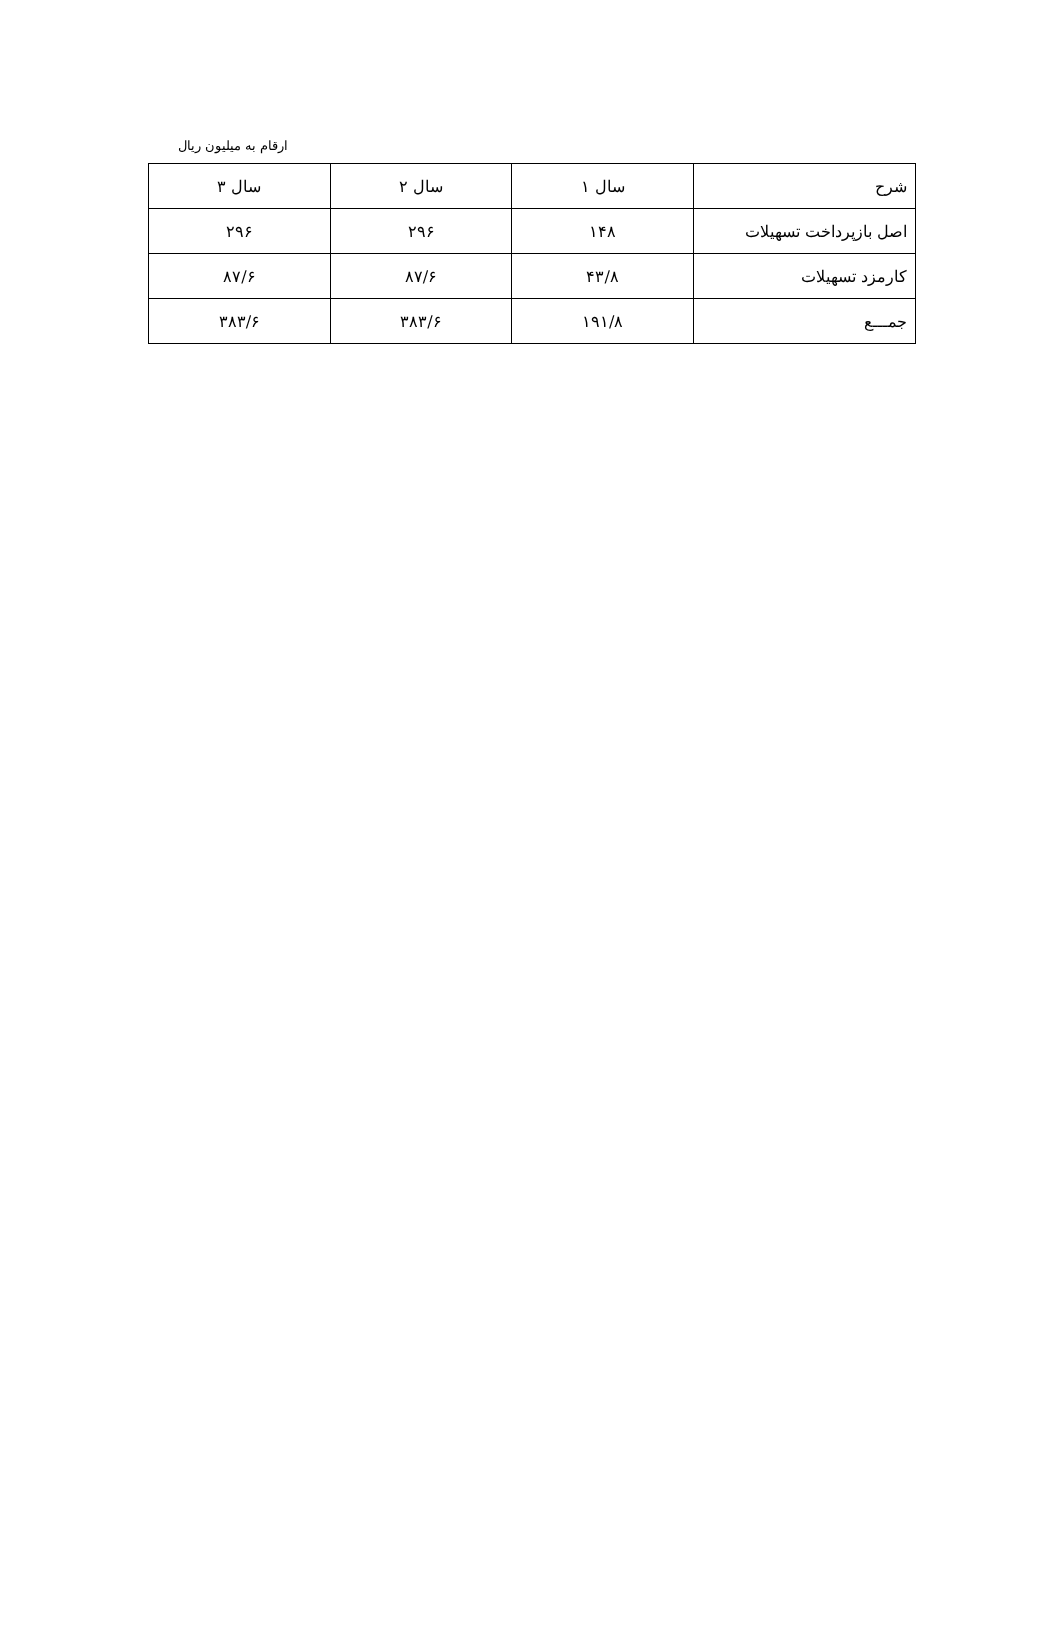ارقام به میلیون ریال
| شرح | سال ۱ | سال ۲ | سال ۳ |
| --- | --- | --- | --- |
| اصل بازپرداخت تسهیلات | ۱۴۸ | ۲۹۶ | ۲۹۶ |
| کارمزد تسهیلات | ۴۳/۸ | ۸۷/۶ | ۸۷/۶ |
| جمـــع | ۱۹۱/۸ | ۳۸۳/۶ | ۳۸۳/۶ |